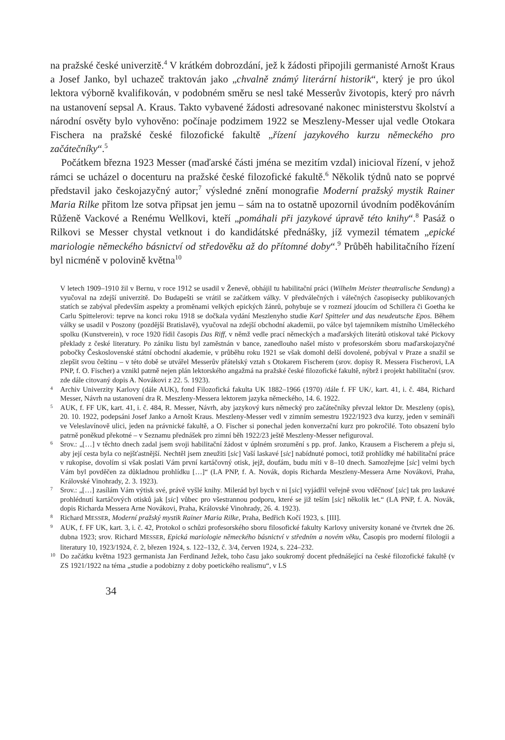na pražské české univerzitě.<sup>4</sup> V krátkém dobrozdání, jež k žádosti připojili germanisté Arnošt Kraus a Josef Janko, byl uchazeč traktován jako „chvalně známý literární historik“, který je pro úkol lektora výborně kvalifikován, v podobném směru se nesl také Messerův životopis, který pro návrh na ustanovení sepsal A. Kraus. Takto vybavené žádosti adresované nakonec ministerstvu školství a národní osvěty bylo vyhověno: počínaje podzimem 1922 se Meszleny-Messer ujal vedle Otokara Fischera na pražské české filozofické fakultě „řízení jazykového kurzu německého pro začátečníky“.<sup>5</sup>
Počátkem března 1923 Messer (maďarské části jména se mezitím vzdal) inicioval řízení, v jehož rámci se ucházel o docenturu na pražské české filozofické fakultě.<sup>6</sup> Několik týdnů nato se poprvé představil jako českojazyčný autor;<sup>7</sup> výsledné znění monografie Moderní pražský mystik Rainer Maria Rilke přitom lze sotva připsat jen jemu – sám na to ostatně upozornil úvodním poděkováním Růženě Vackové a Renému Wellkovi, kteří „pomáhali při jazykové úpravě této knihy“.<sup>8</sup> Pasáž o Rilkovi se Messer chystal vetknout i do kandidátské přednášky, jíž vymezil tématem „epické mariologie německého básnictví od středověku až do přítomné doby“.<sup>9</sup> Průběh habilitačního řízení byl nicméně v polovině května<sup>10</sup>
V letech 1909–1910 žil v Bernu, v roce 1912 se usadil v Ženevě, obhájil tu habilitační práci (Wilhelm Meister theatralische Sendung) a vyučoval na zdejší univerzitě. Do Budapešti se vrátil se začátkem války. V předválečných i válečných časopisecky publikovaných statích se zabýval především aspekty a proměnami velkých epických žánrů, pohybuje se v rozmezí jdoucím od Schillera či Goetha ke Carlu Spittelerovi: teprve na konci roku 1918 se dočkala vydání Meszlenyho studie Karl Spitteler und das neudeutsche Epos. Během války se usadil v Poszony (pozdější Bratislavě), vyučoval na zdejší obchodní akademii, po válce byl tajemníkem místního Uměleckého spolku (Kunstverein), v roce 1920 řídil časopis Das Riff, v němž vedle prací německých a maďarských literátů otiskoval také Pickovy překlady z české literatury. Po zániku listu byl zaměstnán v bance, zanedlouho našel místo v profesorském sboru maďarskojazyčné pobočky Československé státní obchodní akademie, v průběhu roku 1921 se však domohl delší dovolené, pobýval v Praze a snažil se zlepšit svou češtinu – v této době se utvářel Messerův přátelský vztah s Otokarem Fischerem (srov. dopisy R. Messera Fischerovi, LA PNP, f. O. Fischer) a vznikl patrně nejen plán lektorského angažmá na pražské české filozofické fakultě, nýbrž i projekt habilitační (srov. zde dále citovaný dopis A. Novákovi z 22. 5. 1923).
4 Archiv Univerzity Karlovy (dále AUK), fond Filozofická fakulta UK 1882–1966 (1970) /dále f. FF UK/, kart. 41, i. č. 484, Richard Messer, Návrh na ustanovení dra R. Meszleny-Messera lektorem jazyka německého, 14. 6. 1922.
5 AUK, f. FF UK, kart. 41, i. č. 484, R. Messer, Návrh, aby jazykový kurs německý pro začátečníky převzal lektor Dr. Meszleny (opis), 20. 10. 1922, podepsáni Josef Janko a Arnošt Kraus. Meszleny-Messer vedl v zimním semestru 1922/1923 dva kurzy, jeden v semináři ve Veleslavínově ulici, jeden na právnické fakultě, a O. Fischer si ponechal jeden konverzační kurz pro pokročilé. Toto obsazení bylo patrně poněkud překotné – v Seznamu přednášek pro zimní běh 1922/23 ještě Meszleny-Messer nefiguroval.
6 Srov.: „[…] v těchto dnech zadal jsem svoji habilitační žádost v úplném srozumění s pp. prof. Janko, Krausem a Fischerem a přeju si, aby její cesta byla co nejšťastnější. Nechtěl jsem zneužiti [sic] Vaší laskavé [sic] nabídnuté pomoci, totiž prohlídky mé habilitační práce v rukopise, dovolím si však poslati Vám první kartáčovný otisk, jejž, doufám, budu míti v 8–10 dnech. Samozřejme [sic] velmi bych Vám byl povděčen za důkladnou prohlídku […]“ (LA PNP, f. A. Novák, dopis Richarda Meszleny-Messera Arne Novákovi, Praha, Královské Vinohrady, 2. 3. 1923).
7 Srov.: „[…] zasílám Vám výtisk své, právě vyšlé knihy. Milerád byl bych v ni [sic] vyjádřil veřejně svou vděčnosť [sic] tak pro laskavé prohlédnutí kartáčových otisků jak [sic] vůbec pro všestrannou podporu, které se již teším [sic] několik let.“ (LA PNP, f. A. Novák, dopis Richarda Messera Arne Novákovi, Praha, Královské Vinohrady, 26. 4. 1923).
8 Richard MESSER, Moderní pražský mystik Rainer Maria Rilke, Praha, Bedřich Kočí 1923, s. [III].
9 AUK, f. FF UK, kart. 3, i. č. 42, Protokol o schůzi profesorského sboru filosofické fakulty Karlovy university konané ve čtvrtek dne 26. dubna 1923; srov. Richard MESSER, Epická mariologie německého básnictví v středním a novém věku, Časopis pro moderní filologii a literatury 10, 1923/1924, č. 2, březen 1924, s. 122–132, č. 3/4, červen 1924, s. 224–232.
10 Do začátku května 1923 germanista Jan Ferdinand Ježek, toho času jako soukromý docent přednášející na české filozofické fakultě (v ZS 1921/1922 na téma „studie a podobizny z doby poetického realismu“, v LS
34